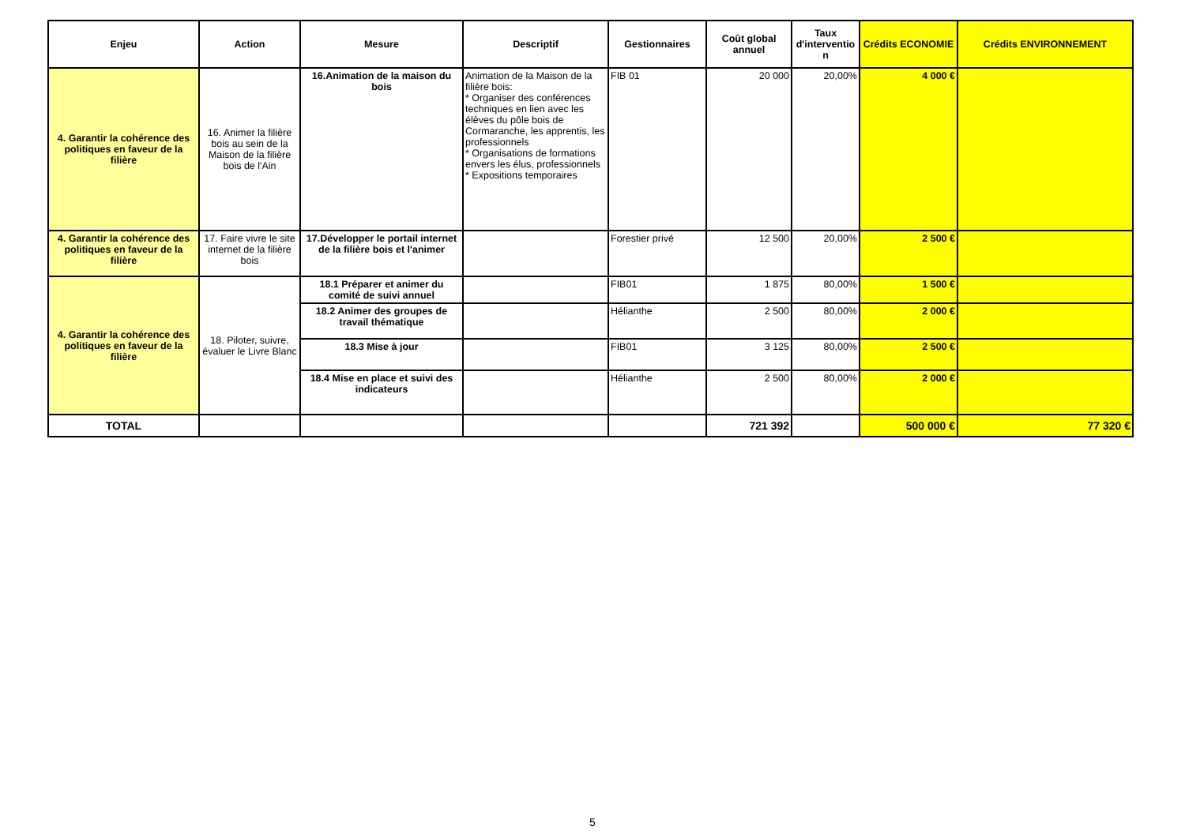| Enjeu | Action | Mesure | Descriptif | Gestionnaires | Coût global annuel | Taux d'interventio n | Crédits ECONOMIE | Crédits ENVIRONNEMENT |
| --- | --- | --- | --- | --- | --- | --- | --- | --- |
| 4. Garantir la cohérence des politiques en faveur de la filière | 16. Animer la filière bois au sein de la Maison de la filière bois de l'Ain | 16.Animation de la maison du bois | Animation de la Maison de la filière bois: * Organiser des conférences techniques en lien avec les élèves du pôle bois de Cormaranche, les apprentis, les professionnels * Organisations de formations envers les élus, professionnels * Expositions temporaires | FIB 01 | 20 000 | 20,00% | 4 000 € | |
| 4. Garantir la cohérence des politiques en faveur de la filière | 17. Faire vivre le site internet de la filière bois | 17.Développer le portail internet de la filière bois et l'animer | | Forestier privé | 12 500 | 20,00% | 2 500 € | |
| 4. Garantir la cohérence des politiques en faveur de la filière | 18. Piloter, suivre, évaluer le Livre Blanc | 18.1 Préparer et animer du comité de suivi annuel | | FIB01 | 1 875 | 80,00% | 1 500 € | |
| | | 18.2 Animer des groupes de travail thématique | | Hélianthe | 2 500 | 80,00% | 2 000 € | |
| | | 18.3 Mise à jour | | FIB01 | 3 125 | 80,00% | 2 500 € | |
| | | 18.4 Mise en place et suivi des indicateurs | | Hélianthe | 2 500 | 80,00% | 2 000 € | |
| TOTAL | | | | | 721 392 | | 500 000 € | 77 320 € |
5